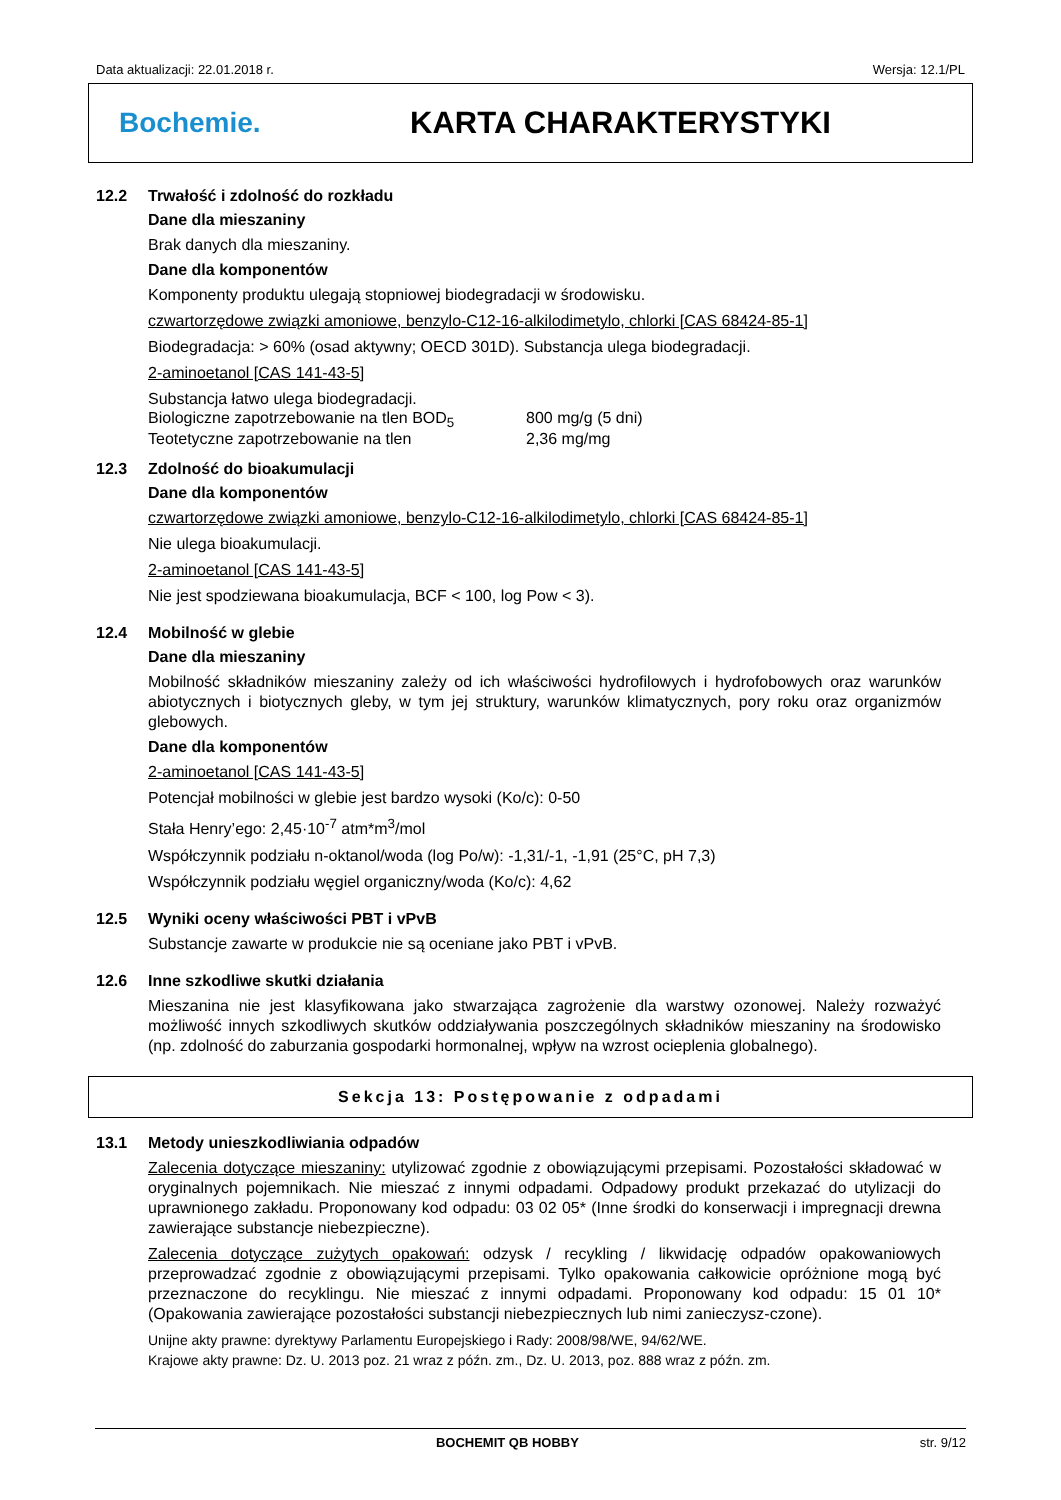Data aktualizacji: 22.01.2018 r. Wersja: 12.1/PL
Bochemie. KARTA CHARAKTERYSTYKI
12.2 Trwałość i zdolność do rozkładu
Dane dla mieszaniny
Brak danych dla mieszaniny.
Dane dla komponentów
Komponenty produktu ulegają stopniowej biodegradacji w środowisku.
czwartorzędowe związki amoniowe, benzylo-C12-16-alkilodimetylo, chlorki [CAS 68424-85-1]
Biodegradacja: > 60% (osad aktywny; OECD 301D). Substancja ulega biodegradacji.
2-aminoetanol [CAS 141-43-5]
Substancja łatwo ulega biodegradacji.
Biologiczne zapotrzebowanie na tlen BOD<sub>5</sub> 800 mg/g (5 dni)
Teotetyczne zapotrzebowanie na tlen 2,36 mg/mg
12.3 Zdolność do bioakumulacji
Dane dla komponentów
czwartorzędowe związki amoniowe, benzylo-C12-16-alkilodimetylo, chlorki [CAS 68424-85-1]
Nie ulega bioakumulacji.
2-aminoetanol [CAS 141-43-5]
Nie jest spodziewana bioakumulacja, BCF < 100, log Pow < 3).
12.4 Mobilność w glebie
Dane dla mieszaniny
Mobilność składników mieszaniny zależy od ich właściwości hydrofilowych i hydrofobowych oraz warunków abiotycznych i biotycznych gleby, w tym jej struktury, warunków klimatycznych, pory roku oraz organizmów glebowych.
Dane dla komponentów
2-aminoetanol [CAS 141-43-5]
Potencjał mobilności w glebie jest bardzo wysoki (Ko/c): 0-50
Stała Henry’ego: 2,45·10<sup>-7</sup> atm*m<sup>3</sup>/mol
Współczynnik podziału n-oktanol/woda (log Po/w): -1,31/-1, -1,91 (25°C, pH 7,3)
Współczynnik podziału węgiel organiczny/woda (Ko/c): 4,62
12.5 Wyniki oceny właściwości PBT i vPvB
Substancje zawarte w produkcie nie są oceniane jako PBT i vPvB.
12.6 Inne szkodliwe skutki działania
Mieszanina nie jest klasyfikowana jako stwarzająca zagrożenie dla warstwy ozonowej. Należy rozważyć możliwość innych szkodliwych skutków oddziaływania poszczególnych składników mieszaniny na środowisko (np. zdolność do zaburzania gospodarki hormonalnej, wpływ na wzrost ocieplenia globalnego).
Sekcja 13: Postępowanie z odpadami
13.1 Metody unieszkodliwiania odpadów
Zalecenia dotyczące mieszaniny: utylizować zgodnie z obowiązującymi przepisami. Pozostałości składować w oryginalnych pojemnikach. Nie mieszać z innymi odpadami. Odpadowy produkt przekazać do utylizacji do uprawnionego zakładu. Proponowany kod odpadu: 03 02 05* (Inne środki do konserwacji i impregnacji drewna zawierające substancje niebezpieczne).
Zalecenia dotyczące zużytych opakowań: odzysk / recykling / likwidację odpadów opakowaniowych przeprowadzać zgodnie z obowiązującymi przepisami. Tylko opakowania całkowicie opróżnione mogą być przeznaczone do recyklingu. Nie mieszać z innymi odpadami. Proponowany kod odpadu: 15 01 10* (Opakowania zawierające pozostałości substancji niebezpiecznych lub nimi zanieczysz-czone).
Unijne akty prawne: dyrektywy Parlamentu Europejskiego i Rady: 2008/98/WE, 94/62/WE.
Krajowe akty prawne: Dz. U. 2013 poz. 21 wraz z późn. zm., Dz. U. 2013, poz. 888 wraz z późn. zm.
BOCHEMIT QB HOBBY str. 9/12